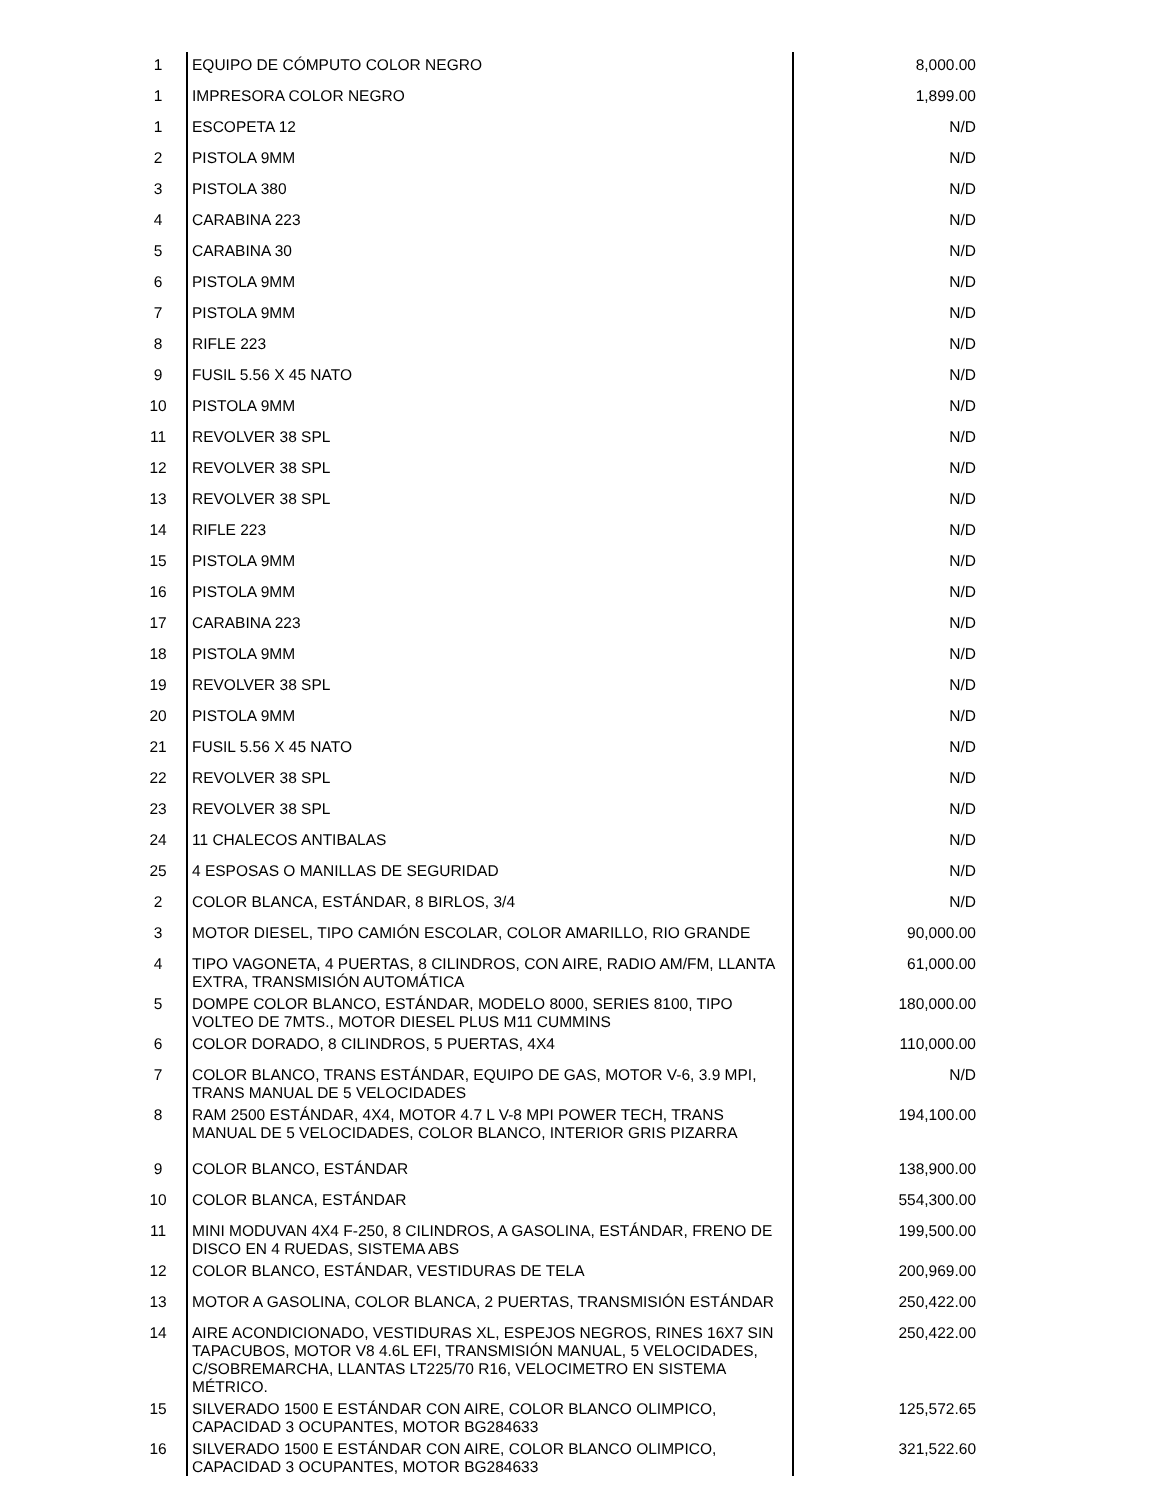| 1 | EQUIPO DE CÓMPUTO COLOR NEGRO | 8,000.00 |
| 1 | IMPRESORA COLOR NEGRO | 1,899.00 |
| 1 | ESCOPETA 12 | N/D |
| 2 | PISTOLA 9MM | N/D |
| 3 | PISTOLA 380 | N/D |
| 4 | CARABINA 223 | N/D |
| 5 | CARABINA 30 | N/D |
| 6 | PISTOLA 9MM | N/D |
| 7 | PISTOLA 9MM | N/D |
| 8 | RIFLE 223 | N/D |
| 9 | FUSIL 5.56 X 45 NATO | N/D |
| 10 | PISTOLA 9MM | N/D |
| 11 | REVOLVER 38 SPL | N/D |
| 12 | REVOLVER 38 SPL | N/D |
| 13 | REVOLVER 38 SPL | N/D |
| 14 | RIFLE 223 | N/D |
| 15 | PISTOLA 9MM | N/D |
| 16 | PISTOLA 9MM | N/D |
| 17 | CARABINA 223 | N/D |
| 18 | PISTOLA 9MM | N/D |
| 19 | REVOLVER 38 SPL | N/D |
| 20 | PISTOLA 9MM | N/D |
| 21 | FUSIL 5.56 X 45 NATO | N/D |
| 22 | REVOLVER 38 SPL | N/D |
| 23 | REVOLVER 38 SPL | N/D |
| 24 | 11 CHALECOS ANTIBALAS | N/D |
| 25 | 4 ESPOSAS O MANILLAS DE SEGURIDAD | N/D |
| 2 | COLOR BLANCA, ESTÁNDAR, 8 BIRLOS, 3/4 | N/D |
| 3 | MOTOR DIESEL, TIPO CAMIÓN ESCOLAR, COLOR AMARILLO, RIO GRANDE | 90,000.00 |
| 4 | TIPO VAGONETA, 4 PUERTAS, 8 CILINDROS, CON AIRE, RADIO AM/FM, LLANTA EXTRA, TRANSMISIÓN AUTOMÁTICA | 61,000.00 |
| 5 | DOMPE COLOR BLANCO, ESTÁNDAR, MODELO 8000, SERIES 8100, TIPO VOLTEO DE 7MTS., MOTOR DIESEL PLUS M11 CUMMINS | 180,000.00 |
| 6 | COLOR DORADO, 8 CILINDROS, 5 PUERTAS, 4X4 | 110,000.00 |
| 7 | COLOR BLANCO, TRANS ESTÁNDAR, EQUIPO DE GAS, MOTOR V-6, 3.9 MPI, TRANS MANUAL DE 5 VELOCIDADES | N/D |
| 8 | RAM 2500 ESTÁNDAR, 4X4, MOTOR 4.7 L V-8 MPI POWER TECH, TRANS MANUAL DE 5 VELOCIDADES, COLOR BLANCO, INTERIOR GRIS PIZARRA | 194,100.00 |
| 9 | COLOR BLANCO, ESTÁNDAR | 138,900.00 |
| 10 | COLOR BLANCA, ESTÁNDAR | 554,300.00 |
| 11 | MINI MODUVAN 4X4 F-250, 8 CILINDROS, A GASOLINA, ESTÁNDAR, FRENO DE DISCO EN 4 RUEDAS, SISTEMA ABS | 199,500.00 |
| 12 | COLOR BLANCO, ESTÁNDAR, VESTIDURAS DE TELA | 200,969.00 |
| 13 | MOTOR A GASOLINA, COLOR BLANCA, 2 PUERTAS, TRANSMISIÓN ESTÁNDAR | 250,422.00 |
| 14 | AIRE ACONDICIONADO, VESTIDURAS XL, ESPEJOS NEGROS, RINES 16X7 SIN TAPACUBOS, MOTOR V8 4.6L EFI, TRANSMISIÓN MANUAL, 5 VELOCIDADES, C/SOBREMARCHA, LLANTAS LT225/70 R16, VELOCIMETRO EN SISTEMA MÉTRICO. | 250,422.00 |
| 15 | SILVERADO 1500 E ESTÁNDAR CON AIRE, COLOR BLANCO OLIMPICO, CAPACIDAD 3 OCUPANTES, MOTOR BG284633 | 125,572.65 |
| 16 | SILVERADO 1500 E ESTÁNDAR CON AIRE, COLOR BLANCO OLIMPICO, CAPACIDAD 3 OCUPANTES, MOTOR BG284633 | 321,522.60 |